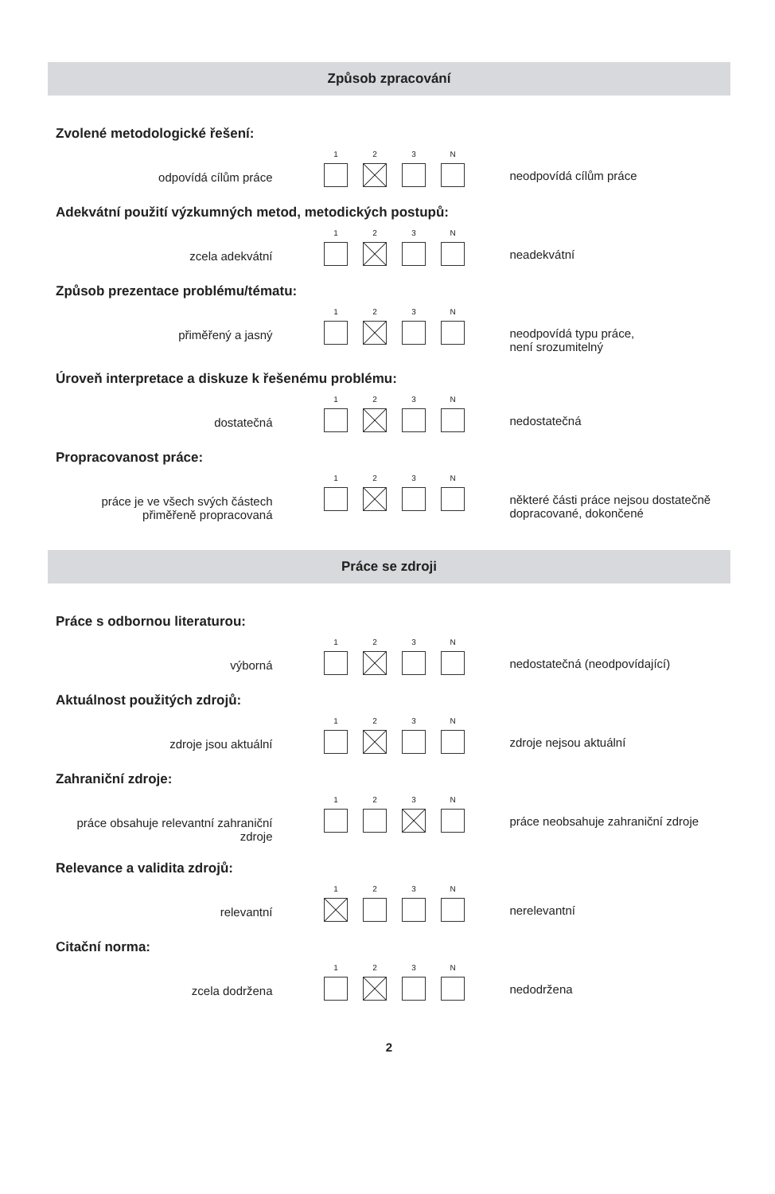Způsob zpracování
Zvolené metodologické řešení:
odpovídá cílům práce
1 2 3 N
neodpovídá cílům práce
Adekvátní použití výzkumných metod, metodických postupů:
zcela adekvátní
1 2 3 N
neadekvátní
Způsob prezentace problému/tématu:
přiměřený a jasný
1 2 3 N
neodpovídá typu práce,
není srozumitelný
Úroveň interpretace a diskuze k řešenému problému:
dostatečná
1 2 3 N
nedostatečná
Propracovanost práce:
práce je ve všech svých částech
přiměřeně propracovaná
1 2 3 N
některé části práce nejsou dostatečně dopracované, dokončené
Práce se zdroji
Práce s odbornou literaturou:
výborná
1 2 3 N
nedostatečná (neodpovídající)
Aktuálnost použitých zdrojů:
zdroje jsou aktuální
1 2 3 N
zdroje nejsou aktuální
Zahraniční zdroje:
práce obsahuje relevantní zahraniční
zdroje
1 2 3 N
práce neobsahuje zahraniční zdroje
Relevance a validita zdrojů:
relevantní
1 2 3 N
nerelevantní
Citační norma:
zcela dodržena
1 2 3 N
nedodržena
2